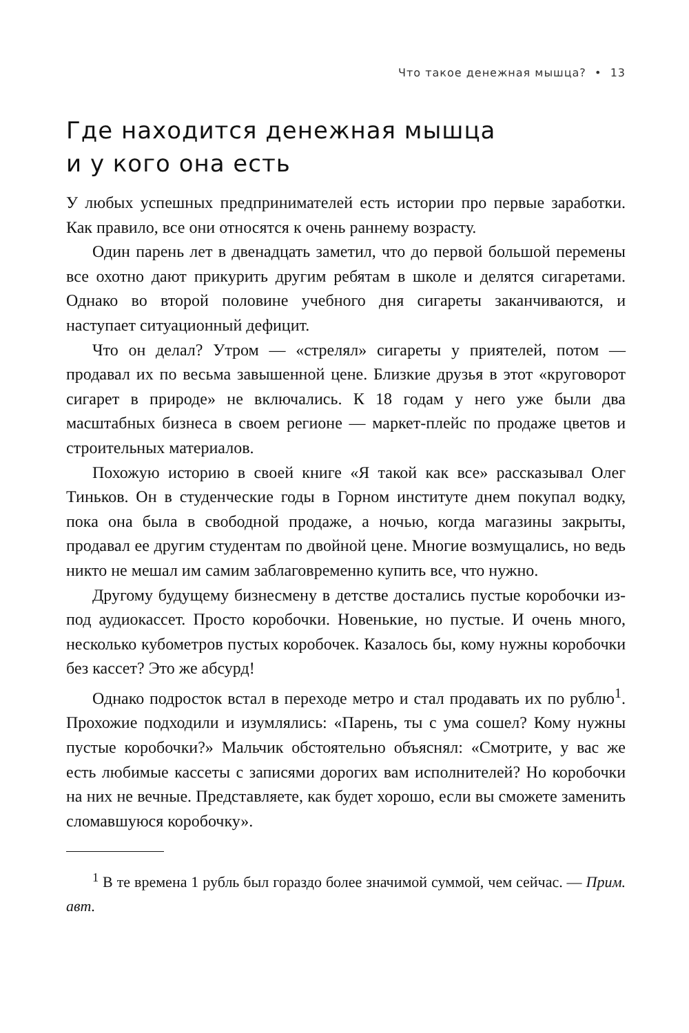Что такое денежная мышца? • 13
Где находится денежная мышца
и у кого она есть
У любых успешных предпринимателей есть истории про первые заработки. Как правило, все они относятся к очень раннему возрасту.
Один парень лет в двенадцать заметил, что до первой большой перемены все охотно дают прикурить другим ребятам в школе и делятся сигаретами. Однако во второй половине учебного дня сигареты заканчиваются, и наступает ситуационный дефицит.
Что он делал? Утром — «стрелял» сигареты у приятелей, потом — продавал их по весьма завышенной цене. Близкие друзья в этот «круговорот сигарет в природе» не включались. К 18 годам у него уже были два масштабных бизнеса в своем регионе — маркет-плейс по продаже цветов и строительных материалов.
Похожую историю в своей книге «Я такой как все» рассказывал Олег Тиньков. Он в студенческие годы в Горном институте днем покупал водку, пока она была в свободной продаже, а ночью, когда магазины закрыты, продавал ее другим студентам по двойной цене. Многие возмущались, но ведь никто не мешал им самим заблаговременно купить все, что нужно.
Другому будущему бизнесмену в детстве достались пустые коробочки из-под аудиокассет. Просто коробочки. Новенькие, но пустые. И очень много, несколько кубометров пустых коробочек. Казалось бы, кому нужны коробочки без кассет? Это же абсурд!
Однако подросток встал в переходе метро и стал продавать их по рублю<sup>1</sup>. Прохожие подходили и изумлялись: «Парень, ты с ума сошел? Кому нужны пустые коробочки?» Мальчик обстоятельно объяснял: «Смотрите, у вас же есть любимые кассеты с записями дорогих вам исполнителей? Но коробочки на них не вечные. Представляете, как будет хорошо, если вы сможете заменить сломавшуюся коробочку».
<sup>1</sup> В те времена 1 рубль был гораздо более значимой суммой, чем сейчас. — Прим. авт.